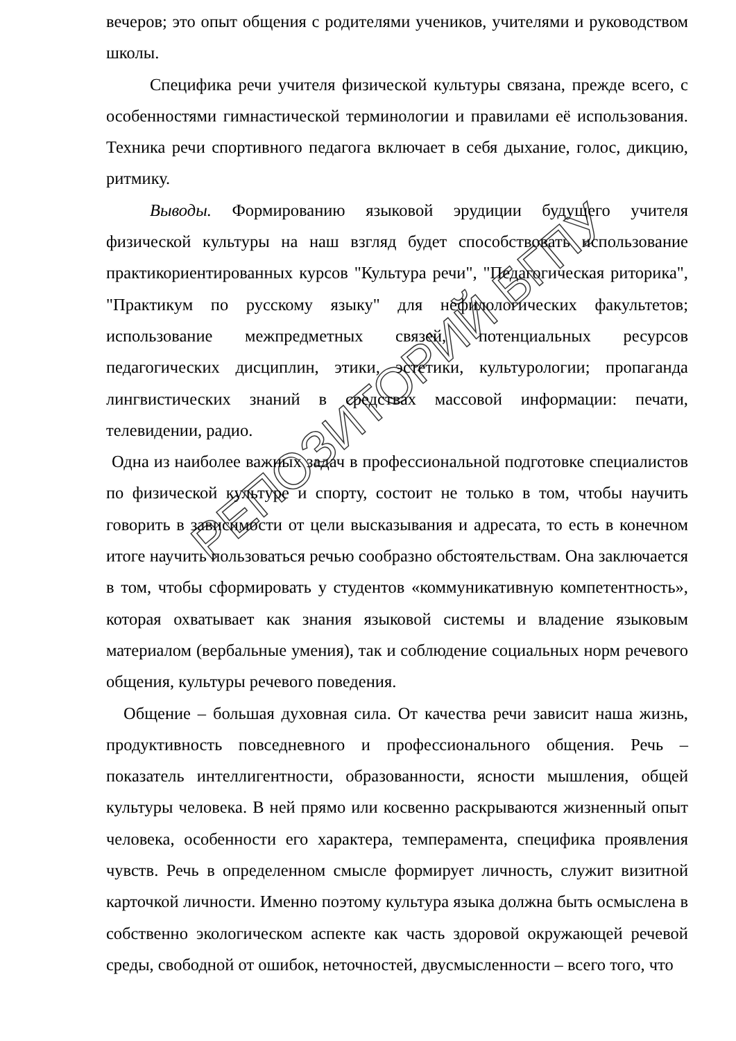вечеров; это опыт общения с родителями учеников, учителями и руководством школы.
Специфика речи учителя физической культуры связана, прежде всего, с особенностями гимнастической терминологии и правилами её использования. Техника речи спортивного педагога включает в себя дыхание, голос, дикцию, ритмику.
Выводы. Формированию языковой эрудиции будущего учителя физической культуры на наш взгляд будет способствовать использование практикориентированных курсов "Культура речи", "Педагогическая риторика", "Практикум по русскому языку" для нефилологических факультетов; использование межпредметных связей, потенциальных ресурсов педагогических дисциплин, этики, эстетики, культурологии; пропаганда лингвистических знаний в средствах массовой информации: печати, телевидении, радио.
Одна из наиболее важных задач в профессиональной подготовке специалистов по физической культуре и спорту, состоит не только в том, чтобы научить говорить в зависимости от цели высказывания и адресата, то есть в конечном итоге научить пользоваться речью сообразно обстоятельствам. Она заключается в том, чтобы сформировать у студентов «коммуникативную компетентность», которая охватывает как знания языковой системы и владение языковым материалом (вербальные умения), так и соблюдение социальных норм речевого общения, культуры речевого поведения.
Общение – большая духовная сила. От качества речи зависит наша жизнь, продуктивность повседневного и профессионального общения. Речь – показатель интеллигентности, образованности, ясности мышления, общей культуры человека. В ней прямо или косвенно раскрываются жизненный опыт человека, особенности его характера, темперамента, специфика проявления чувств. Речь в определенном смысле формирует личность, служит визитной карточкой личности. Именно поэтому культура языка должна быть осмыслена в собственно экологическом аспекте как часть здоровой окружающей речевой среды, свободной от ошибок, неточностей, двусмысленности – всего того, что
РЕПОЗИТОРИЙ БГПУ